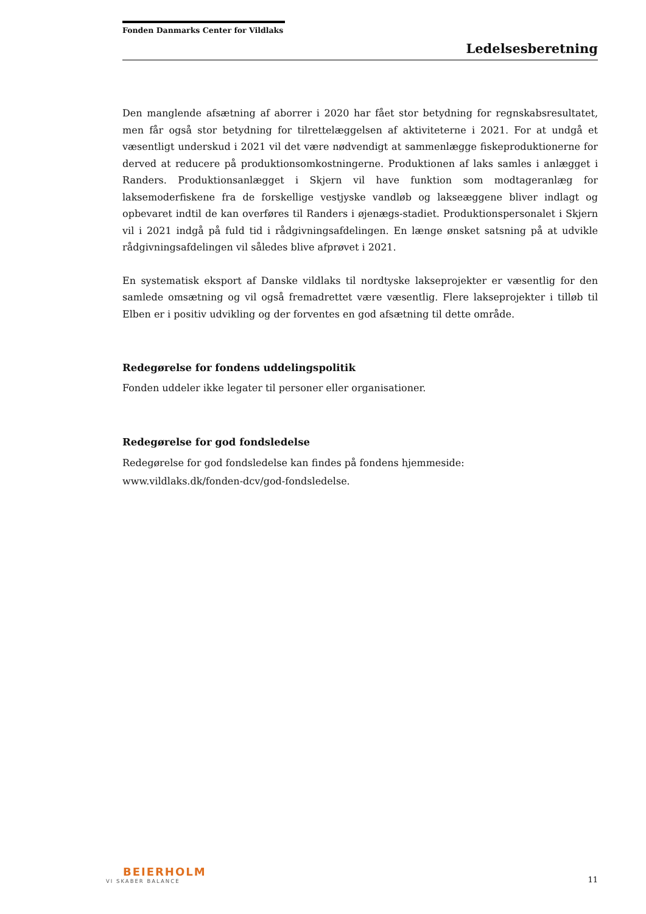Fonden Danmarks Center for Vildlaks
Ledelsesberetning
Den manglende afsætning af aborrer i 2020 har fået stor betydning for regnskabsresultatet, men får også stor betydning for tilrettelæggelsen af aktiviteterne i 2021. For at undgå et væsentligt underskud i 2021 vil det være nødvendigt at sammenlægge fiskeproduktionerne for derved at reducere på produktionsomkostningerne. Produktionen af laks samles i anlægget i Randers. Produktionsanlægget i Skjern vil have funktion som modtageranlæg for laksemoderfiskene fra de forskellige vestjyske vandløb og lakseæggene bliver indlagt og opbevaret indtil de kan overføres til Randers i øjenægs-stadiet. Produktionspersonalet i Skjern vil i 2021 indgå på fuld tid i rådgivningsafdelingen. En længe ønsket satsning på at udvikle rådgivningsafdelingen vil således blive afprøvet i 2021.
En systematisk eksport af Danske vildlaks til nordtyske lakseprojekter er væsentlig for den samlede omsætning og vil også fremadrettet være væsentlig. Flere lakseprojekter i tilløb til Elben er i positiv udvikling og der forventes en god afsætning til dette område.
Redegørelse for fondens uddelingspolitik
Fonden uddeler ikke legater til personer eller organisationer.
Redegørelse for god fondsledelse
Redegørelse for god fondsledelse kan findes på fondens hjemmeside:
www.vildlaks.dk/fonden-dcv/god-fondsledelse.
BEIERHOLM
VI SKABER BALANCE
11